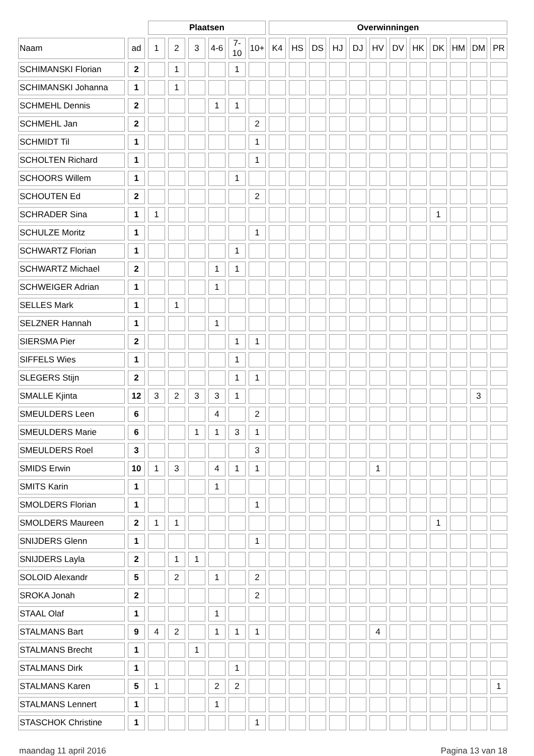| | | Plaatsen | | | | | | Overwinningen | | | | | | | | | | | |
| --- | --- | --- | --- | --- | --- | --- | --- | --- | --- | --- | --- | --- | --- | --- | --- | --- | --- | --- | --- |
| Naam | ad | 1 | 2 | 3 | 4-6 | 7-10 | 10+ | K4 | HS | DS | HJ | DJ | HV | DV | HK | DK | HM | DM | PR |
| SCHIMANSKI Florian | 2 | | 1 | | | 1 | | | | | | | | | | | | | |
| SCHIMANSKI Johanna | 1 | | 1 | | | | | | | | | | | | | | | | |
| SCHMEHL Dennis | 2 | | | | 1 | 1 | | | | | | | | | | | | | |
| SCHMEHL Jan | 2 | | | | | | 2 | | | | | | | | | | | | |
| SCHMIDT Til | 1 | | | | | | 1 | | | | | | | | | | | | |
| SCHOLTEN Richard | 1 | | | | | | 1 | | | | | | | | | | | | |
| SCHOORS Willem | 1 | | | | | 1 | | | | | | | | | | | | | |
| SCHOUTEN Ed | 2 | | | | | | 2 | | | | | | | | | | | | |
| SCHRADER Sina | 1 | 1 | | | | | | | | | | | | | | 1 | | | |
| SCHULZE Moritz | 1 | | | | | | 1 | | | | | | | | | | | | |
| SCHWARTZ Florian | 1 | | | | | 1 | | | | | | | | | | | | | |
| SCHWARTZ Michael | 2 | | | | 1 | 1 | | | | | | | | | | | | | |
| SCHWEIGER Adrian | 1 | | | | 1 | | | | | | | | | | | | | | |
| SELLES Mark | 1 | | 1 | | | | | | | | | | | | | | | | |
| SELZNER Hannah | 1 | | | | 1 | | | | | | | | | | | | | | |
| SIERSMA Pier | 2 | | | | | 1 | 1 | | | | | | | | | | | | |
| SIFFELS Wies | 1 | | | | | 1 | | | | | | | | | | | | | |
| SLEGERS Stijn | 2 | | | | | 1 | 1 | | | | | | | | | | | | |
| SMALLE Kjinta | 12 | 3 | 2 | 3 | 3 | 1 | | | | | | | | | | | | 3 | |
| SMEULDERS Leen | 6 | | | | 4 | | 2 | | | | | | | | | | | | |
| SMEULDERS Marie | 6 | | | 1 | 1 | 3 | 1 | | | | | | | | | | | | |
| SMEULDERS Roel | 3 | | | | | | 3 | | | | | | | | | | | | |
| SMIDS Erwin | 10 | 1 | 3 | | 4 | 1 | 1 | | | | | | 1 | | | | | | |
| SMITS Karin | 1 | | | | 1 | | | | | | | | | | | | | | |
| SMOLDERS Florian | 1 | | | | | | 1 | | | | | | | | | | | | |
| SMOLDERS Maureen | 2 | 1 | 1 | | | | | | | | | | | | | 1 | | | |
| SNIJDERS Glenn | 1 | | | | | | 1 | | | | | | | | | | | | |
| SNIJDERS Layla | 2 | | 1 | 1 | | | | | | | | | | | | | | | |
| SOLOID Alexandr | 5 | | 2 | | 1 | | 2 | | | | | | | | | | | | |
| SROKA Jonah | 2 | | | | | | 2 | | | | | | | | | | | | |
| STAAL Olaf | 1 | | | | 1 | | | | | | | | | | | | | | |
| STALMANS Bart | 9 | 4 | 2 | | 1 | 1 | 1 | | | | | | 4 | | | | | | |
| STALMANS Brecht | 1 | | | 1 | | | | | | | | | | | | | | | |
| STALMANS Dirk | 1 | | | | | 1 | | | | | | | | | | | | | |
| STALMANS Karen | 5 | 1 | | | 2 | 2 | | | | | | | | | | | | | 1 |
| STALMANS Lennert | 1 | | | | 1 | | | | | | | | | | | | | | |
| STASCHOK Christine | 1 | | | | | | 1 | | | | | | | | | | | | |
maandag 11 april 2016 Pagina 13 van 18